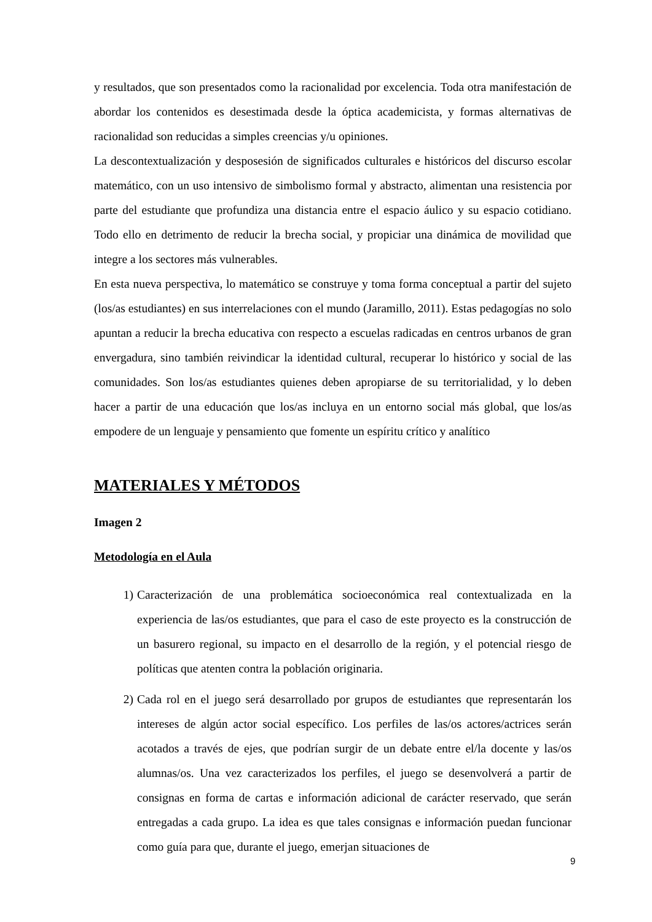y resultados, que son presentados como la racionalidad por excelencia. Toda otra manifestación de abordar los contenidos es desestimada desde la óptica academicista, y formas alternativas de racionalidad son reducidas a simples creencias y/u opiniones.
La descontextualización y desposesión de significados culturales e históricos del discurso escolar matemático, con un uso intensivo de simbolismo formal y abstracto, alimentan una resistencia por parte del estudiante que profundiza una distancia entre el espacio áulico y su espacio cotidiano. Todo ello en detrimento de reducir la brecha social, y propiciar una dinámica de movilidad que integre a los sectores más vulnerables.
En esta nueva perspectiva, lo matemático se construye y toma forma conceptual a partir del sujeto (los/as estudiantes) en sus interrelaciones con el mundo (Jaramillo, 2011). Estas pedagogías no solo apuntan a reducir la brecha educativa con respecto a escuelas radicadas en centros urbanos de gran envergadura, sino también reivindicar la identidad cultural, recuperar lo histórico y social de las comunidades. Son los/as estudiantes quienes deben apropiarse de su territorialidad, y lo deben hacer a partir de una educación que los/as incluya en un entorno social más global, que los/as empodere de un lenguaje y pensamiento que fomente un espíritu crítico y analítico
MATERIALES Y MÉTODOS
Imagen 2
Metodología en el Aula
1) Caracterización de una problemática socioeconómica real contextualizada en la experiencia de las/os estudiantes, que para el caso de este proyecto es la construcción de un basurero regional, su impacto en el desarrollo de la región, y el potencial riesgo de políticas que atenten contra la población originaria.
2) Cada rol en el juego será desarrollado por grupos de estudiantes que representarán los intereses de algún actor social específico. Los perfiles de las/os actores/actrices serán acotados a través de ejes, que podrían surgir de un debate entre el/la docente y las/os alumnas/os. Una vez caracterizados los perfiles, el juego se desenvolverá a partir de consignas en forma de cartas e información adicional de carácter reservado, que serán entregadas a cada grupo. La idea es que tales consignas e información puedan funcionar como guía para que, durante el juego, emerjan situaciones de
9